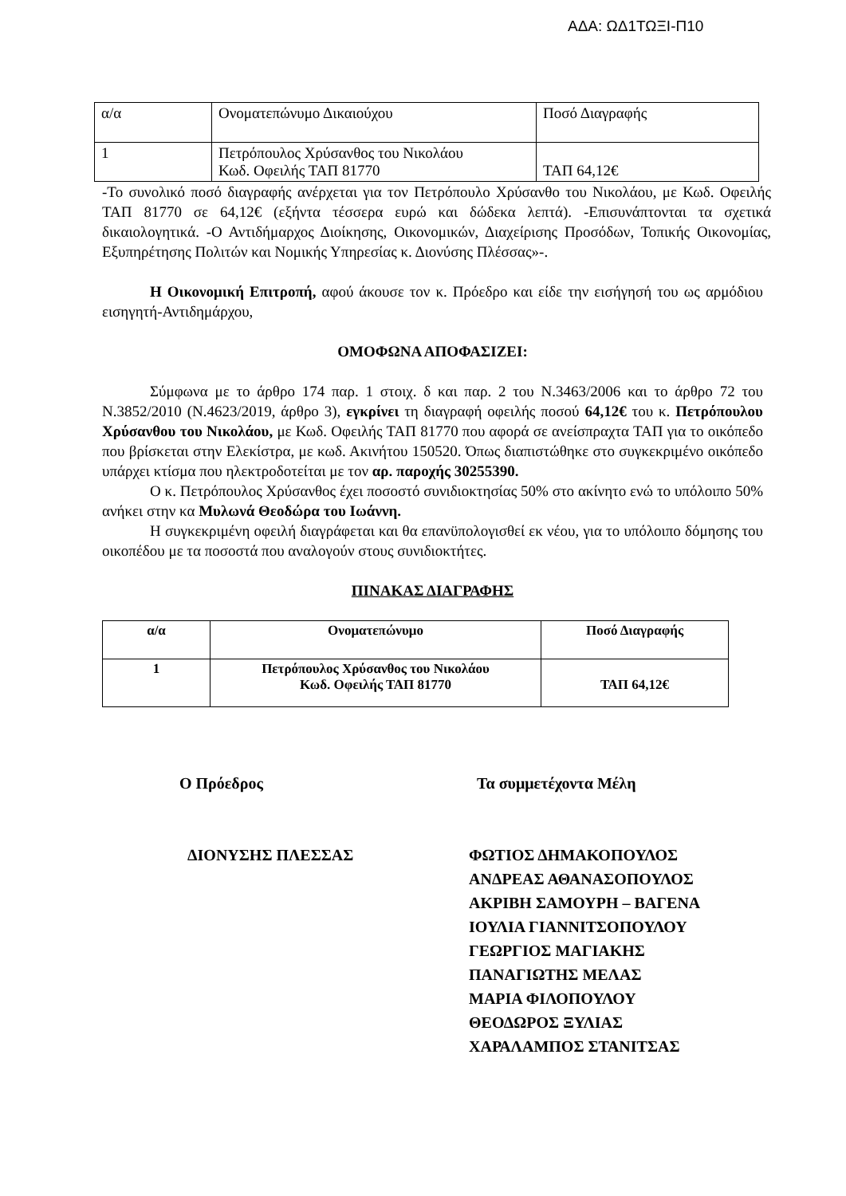ΑΔΑ: ΩΔ1ΤΩΞΙ-Π10
| α/α | Ονοματεπώνυμο Δικαιούχου | Ποσό Διαγραφής |
| 1 | Πετρόπουλος Χρύσανθος του Νικολάου Κωδ. Οφειλής ΤΑΠ 81770 | ΤΑΠ 64,12€ |
-Το συνολικό ποσό διαγραφής ανέρχεται για τον Πετρόπουλο Χρύσανθο του Νικολάου, με Κωδ. Οφειλής ΤΑΠ 81770 σε 64,12€ (εξήντα τέσσερα ευρώ και δώδεκα λεπτά). -Επισυνάπτονται τα σχετικά δικαιολογητικά. -Ο Αντιδήμαρχος Διοίκησης, Οικονομικών, Διαχείρισης Προσόδων, Τοπικής Οικονομίας, Εξυπηρέτησης Πολιτών και Νομικής Υπηρεσίας κ. Διονύσης Πλέσσας»-.
Η Οικονομική Επιτροπή, αφού άκουσε τον κ. Πρόεδρο και είδε την εισήγησή του ως αρμόδιου εισηγητή-Αντιδημάρχου,
ΟΜΟΦΩΝΑ ΑΠΟΦΑΣΙΖΕΙ:
Σύμφωνα με το άρθρο 174 παρ. 1 στοιχ. δ και παρ. 2 του Ν.3463/2006 και το άρθρο 72 του Ν.3852/2010 (Ν.4623/2019, άρθρο 3), εγκρίνει τη διαγραφή οφειλής ποσού 64,12€ του κ. Πετρόπουλου Χρύσανθου του Νικολάου, με Κωδ. Οφειλής ΤΑΠ 81770 που αφορά σε ανείσπραχτα ΤΑΠ για το οικόπεδο που βρίσκεται στην Ελεκίστρα, με κωδ. Ακινήτου 150520. Όπως διαπιστώθηκε στο συγκεκριμένο οικόπεδο υπάρχει κτίσμα που ηλεκτροδοτείται με τον αρ. παροχής 30255390.
Ο κ. Πετρόπουλος Χρύσανθος έχει ποσοστό συνιδιοκτησίας 50% στο ακίνητο ενώ το υπόλοιπο 50% ανήκει στην κα Μυλωνά Θεοδώρα του Ιωάννη.
Η συγκεκριμένη οφειλή διαγράφεται και θα επανϋπολογισθεί εκ νέου, για το υπόλοιπο δόμησης του οικοπέδου με τα ποσοστά που αναλογούν στους συνιδιοκτήτες.
ΠΙΝΑΚΑΣ ΔΙΑΓΡΑΦΗΣ
| α/α | Ονοματεπώνυμο | Ποσό Διαγραφής |
| --- | --- | --- |
| 1 | Πετρόπουλος Χρύσανθος του Νικολάου Κωδ. Οφειλής ΤΑΠ 81770 | ΤΑΠ 64,12€ |
Ο Πρόεδρος
ΔΙΟΝΥΣΗΣ ΠΛΕΣΣΑΣ
Τα συμμετέχοντα Μέλη
ΦΩΤΙΟΣ ΔΗΜΑΚΟΠΟΥΛΟΣ
ΑΝΔΡΕΑΣ ΑΘΑΝΑΣΟΠΟΥΛΟΣ
ΑΚΡΙΒΗ ΣΑΜΟΥΡΗ – ΒΑΓΕΝΑ
ΙΟΥΛΙΑ ΓΙΑΝΝΙΤΣΟΠΟΥΛΟΥ
ΓΕΩΡΓΙΟΣ ΜΑΓΙΑΚΗΣ
ΠΑΝΑΓΙΩΤΗΣ ΜΕΛΑΣ
ΜΑΡΙΑ ΦΙΛΟΠΟΥΛΟΥ
ΘΕΟΔΩΡΟΣ ΞΥΛΙΑΣ
ΧΑΡΑΛΑΜΠΟΣ ΣΤΑΝΙΤΣΑΣ